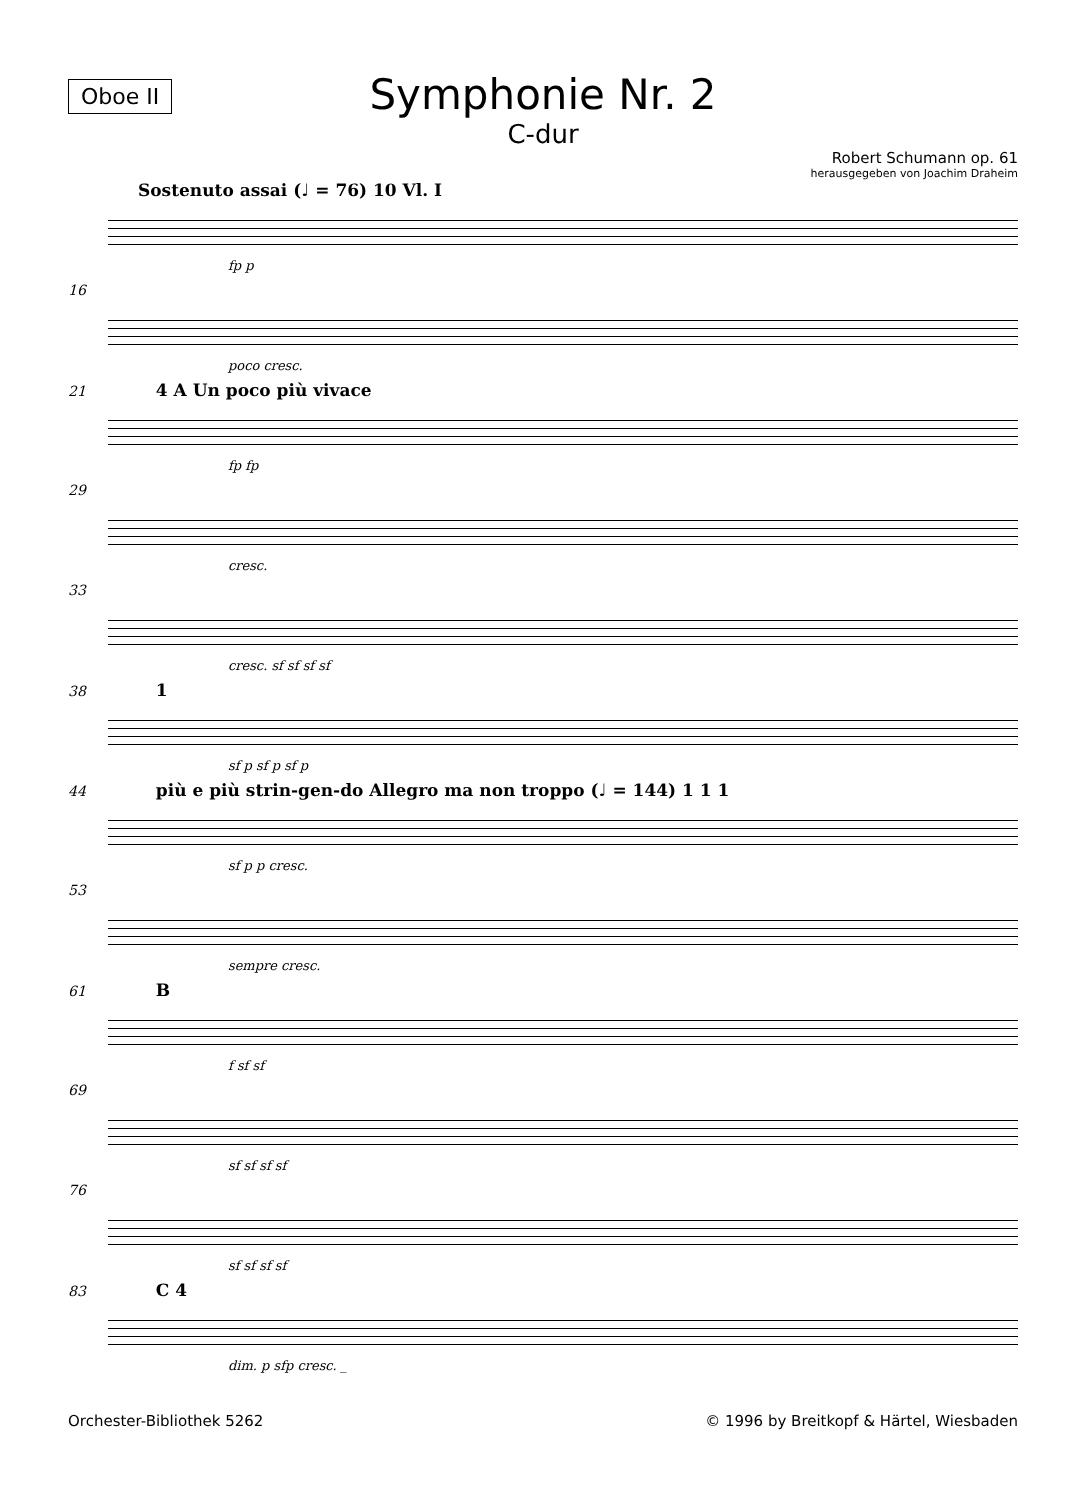Symphonie Nr. 2
C-dur
Oboe II
Robert Schumann op. 61
herausgegeben von Joachim Draheim
Sostenuto assai (♩ = 76) 10 Vl. I
fp p
16
poco cresc.
21 4 A Un poco più vivace
fp fp
29
cresc.
33
cresc. sf sf sf sf
38 1
sf p sf p sf p
44 più e più strin-gen-do Allegro ma non troppo (♩ = 144) 1 1 1
sf p p cresc.
53
sempre cresc.
61 B
f sf sf
69
sf sf sf sf
76
sf sf sf sf
83 C 4
dim. p sfp cresc. _
Orchester-Bibliothek 5262 © 1996 by Breitkopf & Härtel, Wiesbaden